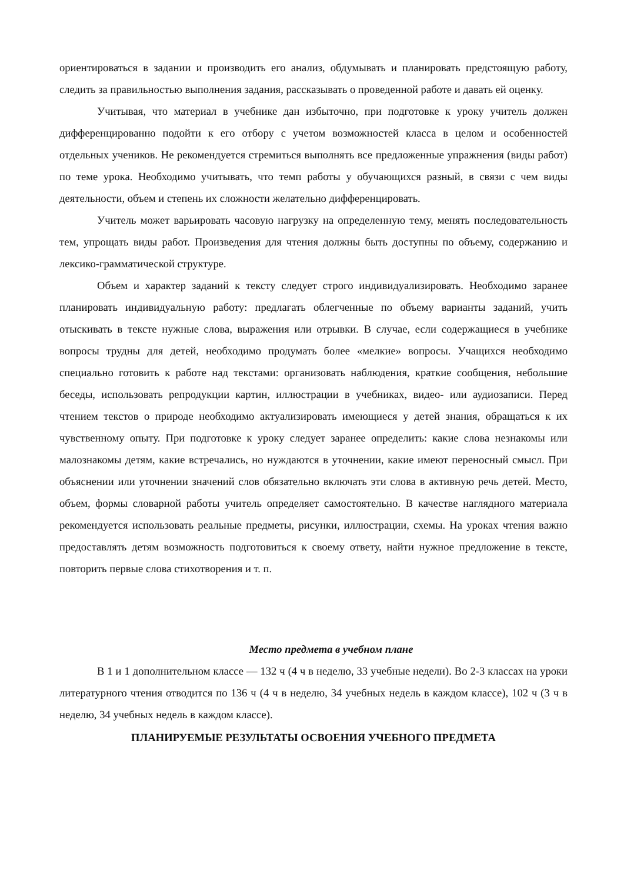ориентироваться в задании и производить его анализ, обдумывать и планировать предстоящую работу, следить за правильностью выполнения задания, рассказывать о проведенной работе и давать ей оценку.
Учитывая, что материал в учебнике дан избыточно, при подготовке к уроку учитель должен дифференцированно подойти к его отбору с учетом возможностей класса в целом и особенностей отдельных учеников. Не рекомендуется стремиться выполнять все предложенные упражнения (виды работ) по теме урока. Необходимо учитывать, что темп работы у обучающихся разный, в связи с чем виды деятельности, объем и степень их сложности желательно дифференцировать.
Учитель может варьировать часовую нагрузку на определенную тему, менять последовательность тем, упрощать виды работ. Произведения для чтения должны быть доступны по объему, содержанию и лексико-грамматической структуре.
Объем и характер заданий к тексту следует строго индивидуализировать. Необходимо заранее планировать индивидуальную работу: предлагать облегченные по объему варианты заданий, учить отыскивать в тексте нужные слова, выражения или отрывки. В случае, если содержащиеся в учебнике вопросы трудны для детей, необходимо продумать более «мелкие» вопросы. Учащихся необходимо специально готовить к работе над текстами: организовать наблюдения, краткие сообщения, небольшие беседы, использовать репродукции картин, иллюстрации в учебниках, видео- или аудиозаписи. Перед чтением текстов о природе необходимо актуализировать имеющиеся у детей знания, обращаться к их чувственному опыту. При подготовке к уроку следует заранее определить: какие слова незнакомы или малознакомы детям, какие встречались, но нуждаются в уточнении, какие имеют переносный смысл. При объяснении или уточнении значений слов обязательно включать эти слова в активную речь детей. Место, объем, формы словарной работы учитель определяет самостоятельно. В качестве наглядного материала рекомендуется использовать реальные предметы, рисунки, иллюстрации, схемы. На уроках чтения важно предоставлять детям возможность подготовиться к своему ответу, найти нужное предложение в тексте, повторить первые слова стихотворения и т. п.
Место предмета в учебном плане
В 1 и 1 дополнительном классе — 132 ч (4 ч в неделю, 33 учебные недели). Во 2-3 классах на уроки литературного чтения отводится по 136 ч (4 ч в неделю, 34 учебных недель в каждом классе), 102 ч (3 ч в неделю, 34 учебных недель в каждом классе).
ПЛАНИРУЕМЫЕ РЕЗУЛЬТАТЫ ОСВОЕНИЯ УЧЕБНОГО ПРЕДМЕТА